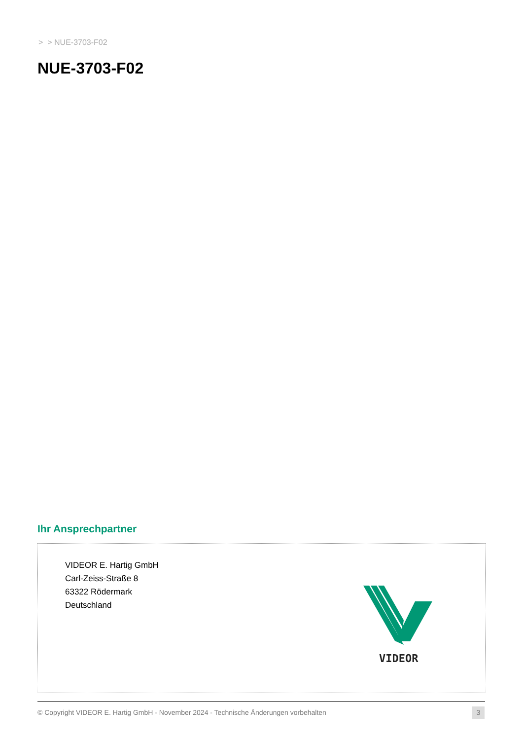> > NUE-3703-F02
NUE-3703-F02
Ihr Ansprechpartner
VIDEOR E. Hartig GmbH
Carl-Zeiss-Straße 8
63322 Rödermark
Deutschland
VIDEOR
© Copyright VIDEOR E. Hartig GmbH - November 2024 - Technische Änderungen vorbehalten
3